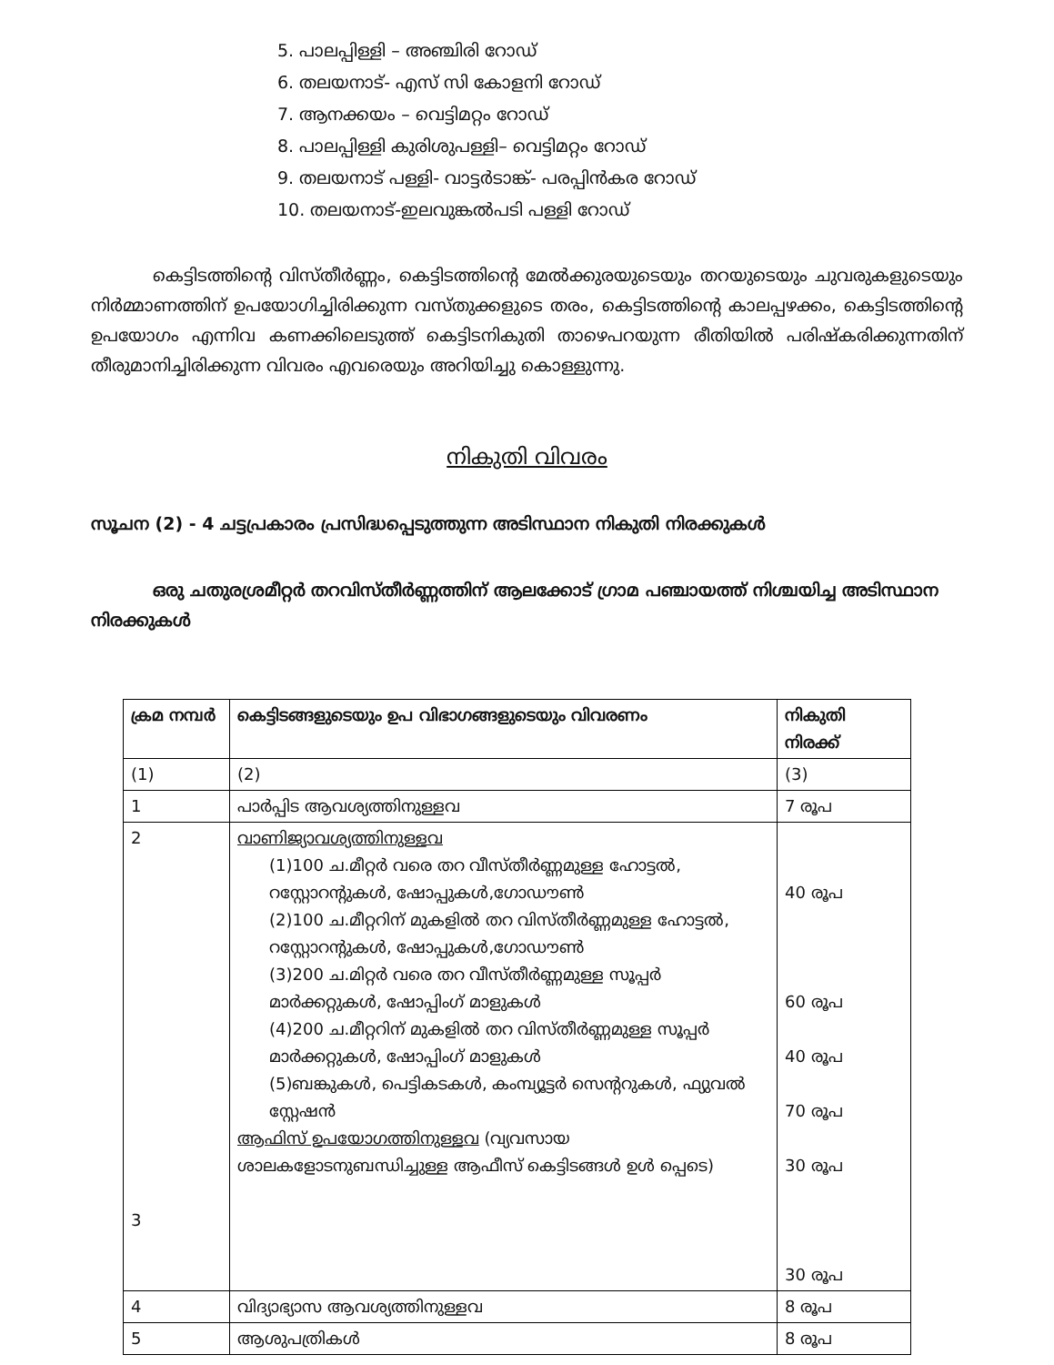5. പാലപ്പിള്ളി – അഞ്ചിരി റോഡ്
6. തലയനാട്- എസ് സി കോളനി റോഡ്
7. ആനക്കയം – വെട്ടിമറ്റം റോഡ്
8. പാലപ്പിള്ളി കുരിശുപള്ളി– വെട്ടിമറ്റം റോഡ്
9. തലയനാട് പള്ളി- വാട്ടർടാങ്ക്- പരപ്പിൻകര റോഡ്
10. തലയനാട്-ഇലവുങ്കൽപടി പള്ളി റോഡ്
കെട്ടിടത്തിന്റെ വിസ്തീർണ്ണം, കെട്ടിടത്തിന്റെ മേൽക്കുരയുടെയും തറയുടെയും ചുവരുകളുടെയും നിർമ്മാണത്തിന് ഉപയോഗിച്ചിരിക്കുന്ന വസ്തുക്കളുടെ തരം, കെട്ടിടത്തിന്റെ കാലപ്പഴക്കം, കെട്ടിടത്തിന്റെ ഉപയോഗം എന്നിവ കണക്കിലെടുത്ത് കെട്ടിടനികുതി താഴെപറയുന്ന രീതിയിൽ പരിഷ്കരിക്കുന്നതിന് തീരുമാനിച്ചിരിക്കുന്ന വിവരം എവരെയും അറിയിച്ചു കൊള്ളുന്നു.
നികുതി വിവരം
സൂചന (2) - 4 ചട്ടപ്രകാരം പ്രസിദ്ധപ്പെടുത്തുന്ന അടിസ്ഥാന നികുതി നിരക്കുകൾ
ഒരു ചതുരശ്രമീറ്റർ തറവിസ്തീർണ്ണത്തിന് ആലക്കോട് ഗ്രാമ പഞ്ചായത്ത് നിശ്ചയിച്ച അടിസ്ഥാന നിരക്കുകൾ
| ക്രമ നമ്പർ | കെട്ടിടങ്ങളുടെയും ഉപ വിഭാഗങ്ങളുടെയും വിവരണം | നികുതി നിരക്ക് |
| (1) | (2) | (3) |
| 1 | പാർപ്പിട ആവശ്യത്തിനുള്ളവ | 7 രൂപ |
| 2 3 | വാണിജ്യാവശ്യത്തിനുള്ളവ (1)100 ച.മീറ്റർ വരെ തറ വീസ്തീർണ്ണമുള്ള ഹോട്ടൽ, റസ്റ്റോറന്റുകൾ, ഷോപ്പുകൾ,ഗോഡൗൺ (2)100 ച.മീറ്ററിന് മുകളിൽ തറ വിസ്തീർണ്ണമുള്ള ഹോട്ടൽ, റസ്റ്റോറന്റുകൾ, ഷോപ്പുകൾ,ഗോഡൗൺ (3)200 ച.മിറ്റർ വരെ തറ വീസ്തീർണ്ണമുള്ള സൂപ്പർ മാർക്കറ്റുകൾ, ഷോപ്പിംഗ് മാളുകൾ (4)200 ച.മീറ്ററിന് മുകളിൽ തറ വിസ്തീർണ്ണമുള്ള സൂപ്പർ മാർക്കറ്റുകൾ, ഷോപ്പിംഗ് മാളുകൾ (5)ബങ്കുകൾ, പെട്ടികടകൾ, കംമ്പ്യൂട്ടർ സെന്ററുകൾ, ഫ്യുവൽ സ്റ്റേഷൻ ആഫിസ് ഉപയോഗത്തിനുള്ളവ (വ്യവസായ ശാലകളോടനുബന്ധിച്ചുള്ള ആഫീസ് കെട്ടിടങ്ങൾ ഉൾ പ്പെടെ) | 40 രൂപ 60 രൂപ 40 രൂപ 70 രൂപ 30 രൂപ 30 രൂപ |
| 4 | വിദ്യാഭ്യാസ ആവശ്യത്തിനുള്ളവ | 8 രൂപ |
| 5 | ആശുപത്രികൾ | 8 രൂപ |